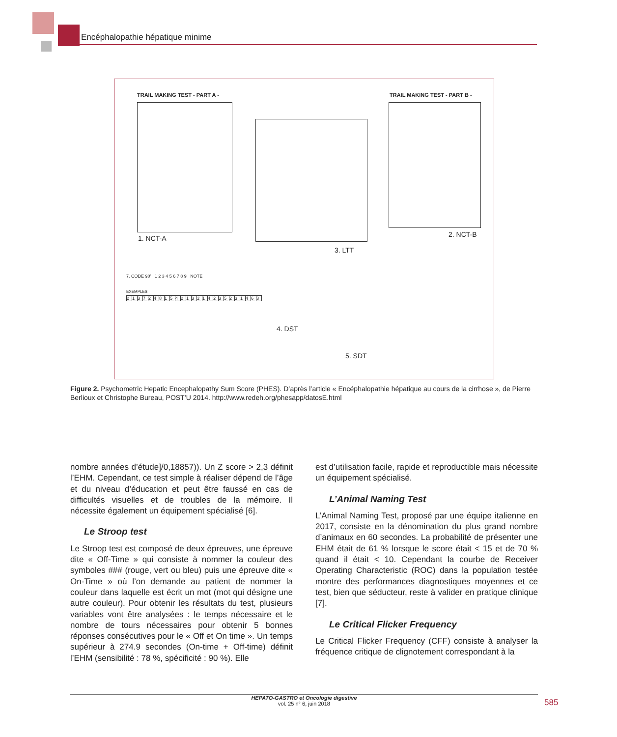Encéphalopathie hépatique minime
TRAIL MAKING TEST - PART A -
1. NCT-A
3. LTT
TRAIL MAKING TEST - PART B -
2. NCT-B
7. CODE 90’ 1 2 3 4 5 6 7 8 9 NOTE
EXEMPLES
| 2 | 1 | 3 | 7 | 2 | 4 | 8 | 1 | 5 | 4 | 2 | 1 | 3 | 2 | 1 | 4 | 2 | 3 | 5 | 2 | 3 | 1 | 4 | 6 | 3 |
4. DST
5. SDT
Figure 2. Psychometric Hepatic Encephalopathy Sum Score (PHES). D’après l’article « Encéphalopathie hépatique au cours de la cirrhose », de Pierre Berlioux et Christophe Bureau, POST’U 2014. http://www.redeh.org/phesapp/datosE.html
nombre années d’étude]/0,18857)). Un Z score > 2,3 définit l’EHM. Cependant, ce test simple à réaliser dépend de l’âge et du niveau d’éducation et peut être faussé en cas de difficultés visuelles et de troubles de la mémoire. Il nécessite également un équipement spécialisé [6].
Le Stroop test
Le Stroop test est composé de deux épreuves, une épreuve dite « Off-Time » qui consiste à nommer la couleur des symboles ### (rouge, vert ou bleu) puis une épreuve dite « On-Time » où l’on demande au patient de nommer la couleur dans laquelle est écrit un mot (mot qui désigne une autre couleur). Pour obtenir les résultats du test, plusieurs variables vont être analysées : le temps nécessaire et le nombre de tours nécessaires pour obtenir 5 bonnes réponses consécutives pour le « Off et On time ». Un temps supérieur à 274.9 secondes (On-time + Off-time) définit l’EHM (sensibilité : 78 %, spécificité : 90 %). Elle
est d’utilisation facile, rapide et reproductible mais nécessite un équipement spécialisé.
L’Animal Naming Test
L’Animal Naming Test, proposé par une équipe italienne en 2017, consiste en la dénomination du plus grand nombre d’animaux en 60 secondes. La probabilité de présenter une EHM était de 61 % lorsque le score était < 15 et de 70 % quand il était < 10. Cependant la courbe de Receiver Operating Characteristic (ROC) dans la population testée montre des performances diagnostiques moyennes et ce test, bien que séducteur, reste à valider en pratique clinique [7].
Le Critical Flicker Frequency
Le Critical Flicker Frequency (CFF) consiste à analyser la fréquence critique de clignotement correspondant à la
HEPATO-GASTRO et Oncologie digestive
vol. 25 n° 6, juin 2018
585